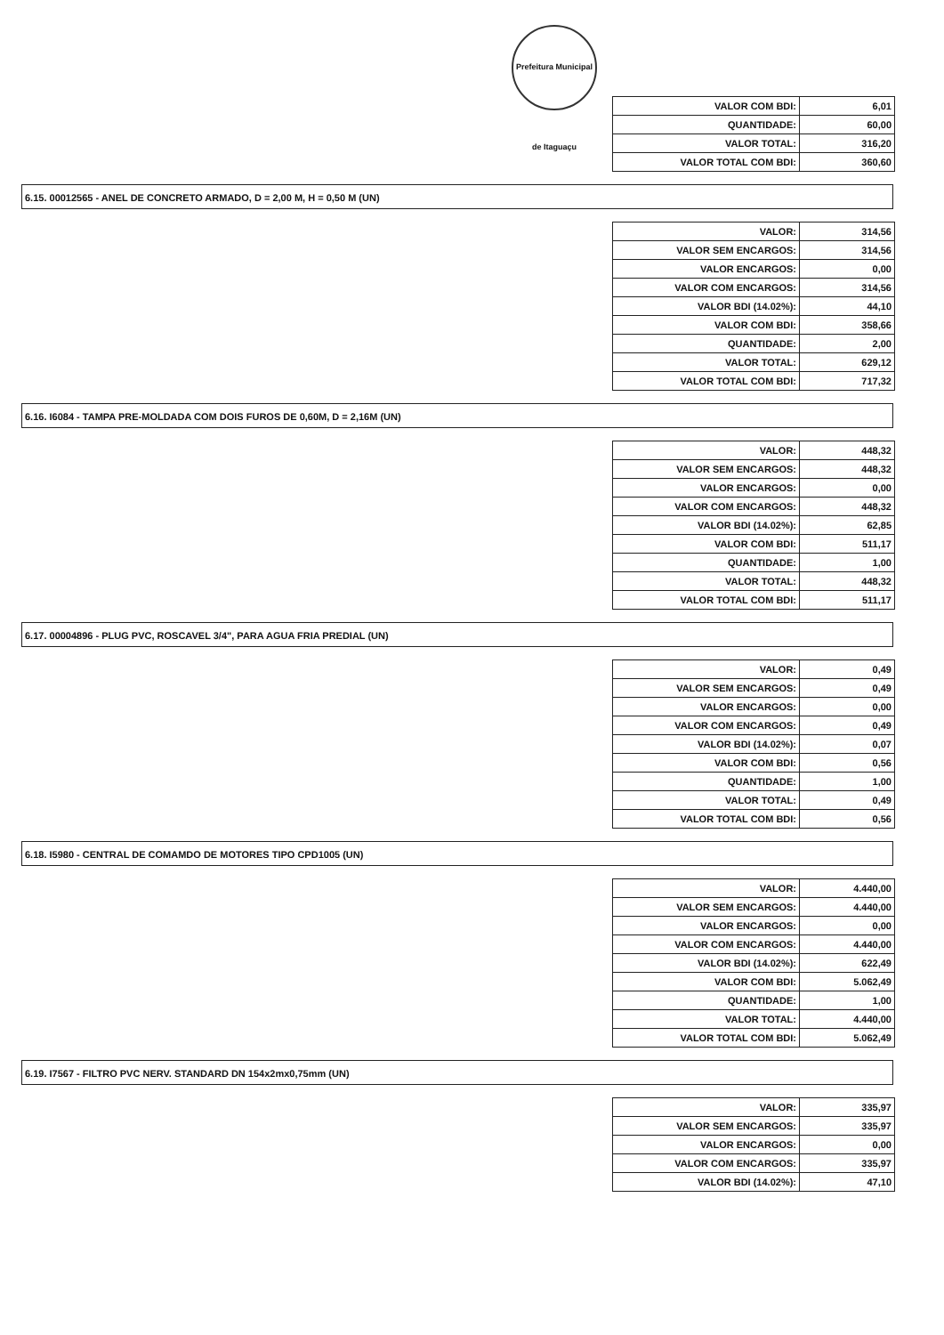Prefeitura Municipal de Itaguaçu
| VALOR COM BDI: | 6,01 |
| QUANTIDADE: | 60,00 |
| VALOR TOTAL: | 316,20 |
| VALOR TOTAL COM BDI: | 360,60 |
6.15. 00012565 - ANEL DE CONCRETO ARMADO, D = 2,00 M, H = 0,50 M (UN)
| VALOR: | 314,56 |
| VALOR SEM ENCARGOS: | 314,56 |
| VALOR ENCARGOS: | 0,00 |
| VALOR COM ENCARGOS: | 314,56 |
| VALOR BDI (14.02%): | 44,10 |
| VALOR COM BDI: | 358,66 |
| QUANTIDADE: | 2,00 |
| VALOR TOTAL: | 629,12 |
| VALOR TOTAL COM BDI: | 717,32 |
6.16. I6084 - TAMPA PRE-MOLDADA COM DOIS FUROS DE 0,60M, D = 2,16M (UN)
| VALOR: | 448,32 |
| VALOR SEM ENCARGOS: | 448,32 |
| VALOR ENCARGOS: | 0,00 |
| VALOR COM ENCARGOS: | 448,32 |
| VALOR BDI (14.02%): | 62,85 |
| VALOR COM BDI: | 511,17 |
| QUANTIDADE: | 1,00 |
| VALOR TOTAL: | 448,32 |
| VALOR TOTAL COM BDI: | 511,17 |
6.17. 00004896 - PLUG PVC, ROSCAVEL 3/4", PARA AGUA FRIA PREDIAL (UN)
| VALOR: | 0,49 |
| VALOR SEM ENCARGOS: | 0,49 |
| VALOR ENCARGOS: | 0,00 |
| VALOR COM ENCARGOS: | 0,49 |
| VALOR BDI (14.02%): | 0,07 |
| VALOR COM BDI: | 0,56 |
| QUANTIDADE: | 1,00 |
| VALOR TOTAL: | 0,49 |
| VALOR TOTAL COM BDI: | 0,56 |
6.18. I5980 - CENTRAL DE COMAMDO DE MOTORES TIPO CPD1005 (UN)
| VALOR: | 4.440,00 |
| VALOR SEM ENCARGOS: | 4.440,00 |
| VALOR ENCARGOS: | 0,00 |
| VALOR COM ENCARGOS: | 4.440,00 |
| VALOR BDI (14.02%): | 622,49 |
| VALOR COM BDI: | 5.062,49 |
| QUANTIDADE: | 1,00 |
| VALOR TOTAL: | 4.440,00 |
| VALOR TOTAL COM BDI: | 5.062,49 |
6.19. I7567 - FILTRO PVC NERV. STANDARD DN 154x2mx0,75mm (UN)
| VALOR: | 335,97 |
| VALOR SEM ENCARGOS: | 335,97 |
| VALOR ENCARGOS: | 0,00 |
| VALOR COM ENCARGOS: | 335,97 |
| VALOR BDI (14.02%): | 47,10 |